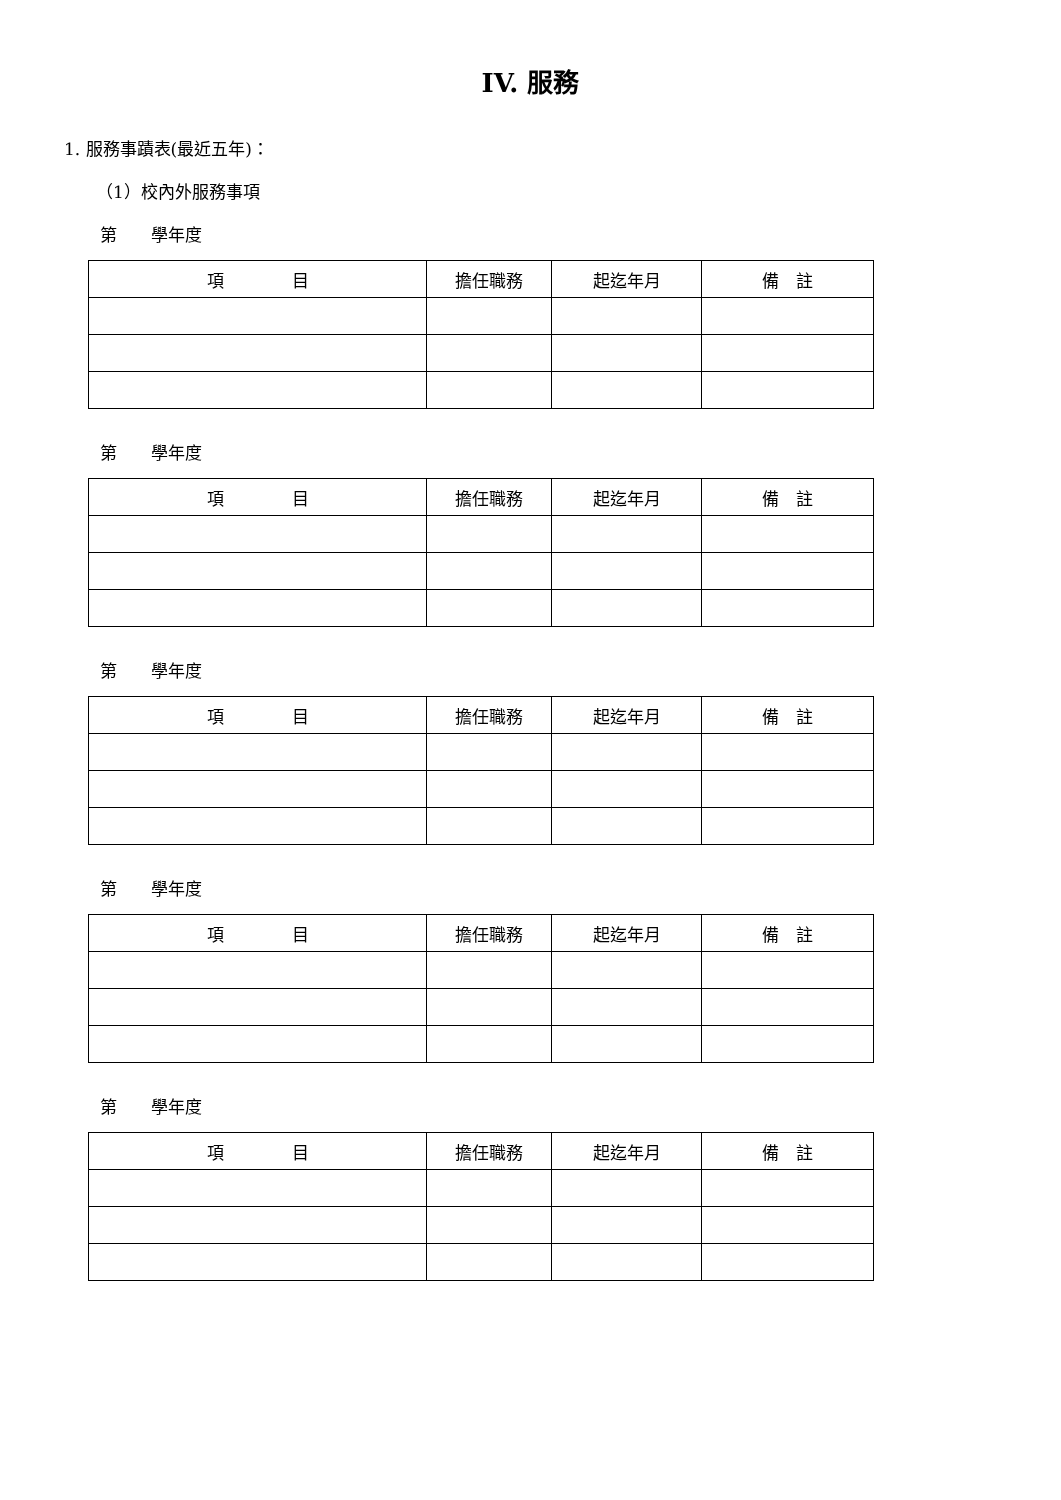IV. 服務
1. 服務事蹟表(最近五年)：
（1）校內外服務事項
第　　學年度
| 項 目 | 擔任職務 | 起迄年月 | 備 註 |
| --- | --- | --- | --- |
第　　學年度
| 項 目 | 擔任職務 | 起迄年月 | 備 註 |
| --- | --- | --- | --- |
第　　學年度
| 項 目 | 擔任職務 | 起迄年月 | 備 註 |
| --- | --- | --- | --- |
第　　學年度
| 項 目 | 擔任職務 | 起迄年月 | 備 註 |
| --- | --- | --- | --- |
第　　學年度
| 項 目 | 擔任職務 | 起迄年月 | 備 註 |
| --- | --- | --- | --- |